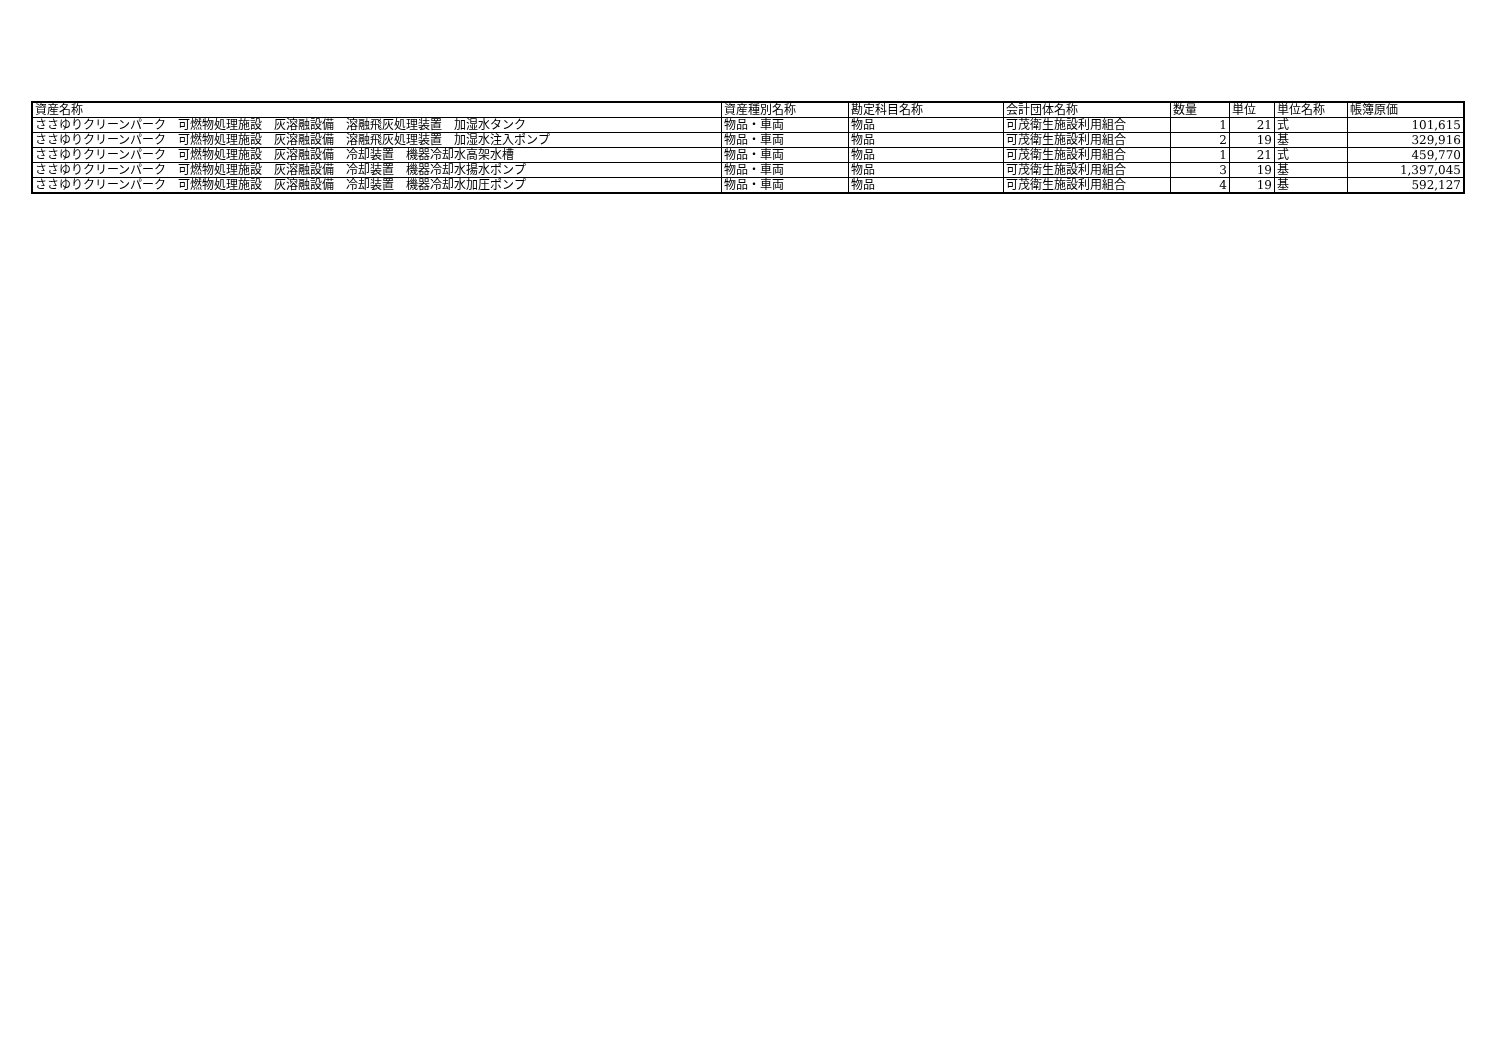| 資産名称 | 資産種別名称 | 勘定科目名称 | 会計団体名称 | 数量 | 単位 | 単位名称 | 帳簿原価 |
| --- | --- | --- | --- | --- | --- | --- | --- |
| ささゆりクリーンパーク 可燃物処理施設 灰溶融設備 溶融飛灰処理装置 加湿水タンク | 物品・車両 | 物品 | 可茂衛生施設利用組合 | 1 | 21 | 式 | 101,615 |
| ささゆりクリーンパーク 可燃物処理施設 灰溶融設備 溶融飛灰処理装置 加湿水注入ポンプ | 物品・車両 | 物品 | 可茂衛生施設利用組合 | 2 | 19 | 基 | 329,916 |
| ささゆりクリーンパーク 可燃物処理施設 灰溶融設備 冷却装置 機器冷却水高架水槽 | 物品・車両 | 物品 | 可茂衛生施設利用組合 | 1 | 21 | 式 | 459,770 |
| ささゆりクリーンパーク 可燃物処理施設 灰溶融設備 冷却装置 機器冷却水揚水ポンプ | 物品・車両 | 物品 | 可茂衛生施設利用組合 | 3 | 19 | 基 | 1,397,045 |
| ささゆりクリーンパーク 可燃物処理施設 灰溶融設備 冷却装置 機器冷却水加圧ポンプ | 物品・車両 | 物品 | 可茂衛生施設利用組合 | 4 | 19 | 基 | 592,127 |